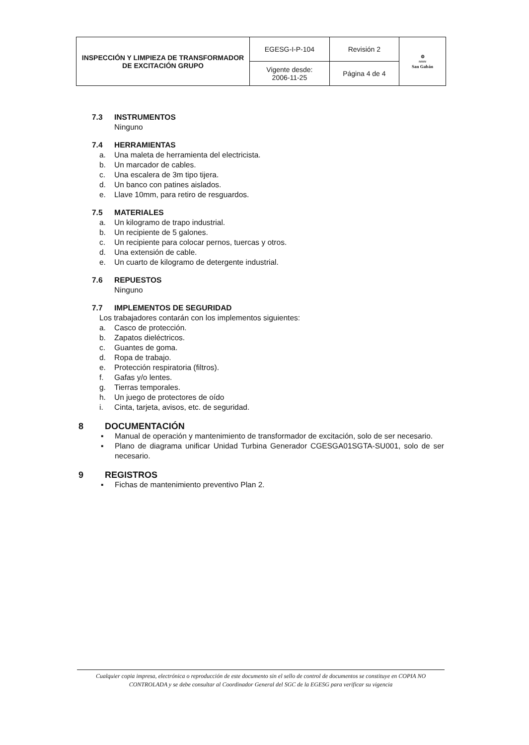| INSPECCIÓN Y LIMPIEZA DE TRANSFORMADOR DE EXCITACIÓN GRUPO | EGESG-I-P-104 | Revisión 2 | ⚙ ≈≈≈ San Gabán |
| | Vigente desde: 2006-11-25 | Página 4 de 4 | |
7.3 INSTRUMENTOS
Ninguno
7.4 HERRAMIENTAS
a. Una maleta de herramienta del electricista.
b. Un marcador de cables.
c. Una escalera de 3m tipo tijera.
d. Un banco con patines aislados.
e. Llave 10mm, para retiro de resguardos.
7.5 MATERIALES
a. Un kilogramo de trapo industrial.
b. Un recipiente de 5 galones.
c. Un recipiente para colocar pernos, tuercas y otros.
d. Una extensión de cable.
e. Un cuarto de kilogramo de detergente industrial.
7.6 REPUESTOS
Ninguno
7.7 IMPLEMENTOS DE SEGURIDAD
Los trabajadores contarán con los implementos siguientes:
a. Casco de protección.
b. Zapatos dieléctricos.
c. Guantes de goma.
d. Ropa de trabajo.
e. Protección respiratoria (filtros).
f. Gafas y/o lentes.
g. Tierras temporales.
h. Un juego de protectores de oído
i. Cinta, tarjeta, avisos, etc. de seguridad.
8 DOCUMENTACIÓN
▪ Manual de operación y mantenimiento de transformador de excitación, solo de ser necesario.
▪ Plano de diagrama unificar Unidad Turbina Generador CGESGA01SGTA-SU001, solo de ser necesario.
9 REGISTROS
▪ Fichas de mantenimiento preventivo Plan 2.
Cualquier copia impresa, electrónica o reproducción de este documento sin el sello de control de documentos se constituye en COPIA NO CONTROLADA y se debe consultar al Coordinador General del SGC de la EGESG para verificar su vigencia